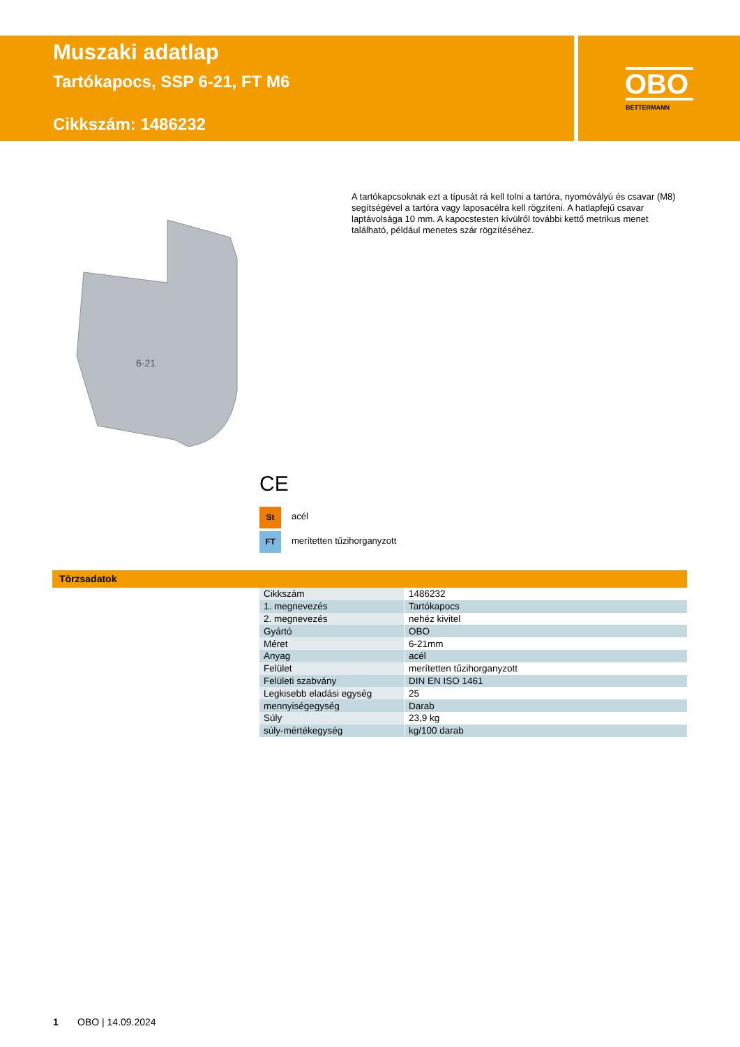Muszaki adatlap
Tartókapocs, SSP 6-21, FT M6
Cikkszám: 1486232
OBO
BETTERMANN
6-21
A tartókapcsoknak ezt a típusát rá kell tolni a tartóra, nyomóvályú és csavar (M8) segítségével a tartóra vagy laposacélra kell rögzíteni. A hatlapfejű csavar laptávolsága 10 mm. A kapocstesten kívülről további kettő metrikus menet található, például menetes szár rögzítéséhez.
CE
St acél
FT merítetten tűzihorganyzott
Törzsadatok
| Cikkszám | 1486232 |
| 1. megnevezés | Tartókapocs |
| 2. megnevezés | nehéz kivitel |
| Gyártó | OBO |
| Méret | 6-21mm |
| Anyag | acél |
| Felület | merítetten tűzihorganyzott |
| Felületi szabvány | DIN EN ISO 1461 |
| Legkisebb eladási egység | 25 |
| mennyiségegység | Darab |
| Súly | 23,9 kg |
| súly-mértékegység | kg/100 darab |
1 OBO | 14.09.2024